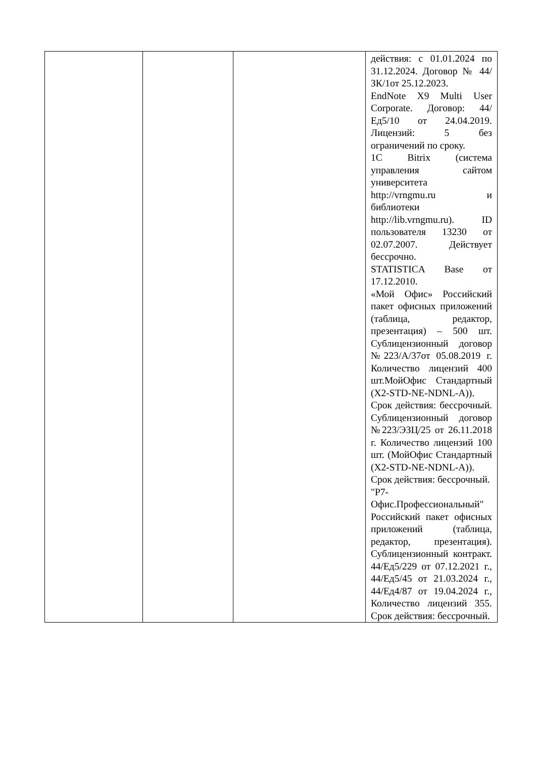| | | | действия: с 01.01.2024 по 31.12.2024. Договор № 44/ЗК/1от 25.12.2023. EndNote X9 Multi User Corporate. Договор: 44/Ед5/10 от 24.04.2019. Лицензий: 5 без ограничений по сроку. 1C Bitrix (система управления сайтом университета http://vrngmu.ru и библиотеки http://lib.vrngmu.ru). ID пользователя 13230 от 02.07.2007. Действует бессрочно. STATISTICA Base от 17.12.2010. «Мой Офис» Российский пакет офисных приложений (таблица, редактор, презентация) – 500 шт. Сублицензионный договор №223/А/37от 05.08.2019 г. Количество лицензий 400 шт.МойОфис Стандартный (X2-STD-NE-NDNL-A)). Срок действия: бессрочный. Сублицензионный договор №223/ЭЗЦ/25 от 26.11.2018 г. Количество лицензий 100 шт. (МойОфис Стандартный (X2-STD-NE-NDNL-A)). Срок действия: бессрочный. "Р7-Офис.Профессиональный" Российский пакет офисных приложений (таблица, редактор, презентация). Сублицензионный контракт. 44/Ед5/229 от 07.12.2021 г., 44/Ед5/45 от 21.03.2024 г., 44/Ед4/87 от 19.04.2024 г., Количество лицензий 355. Срок действия: бессрочный. |